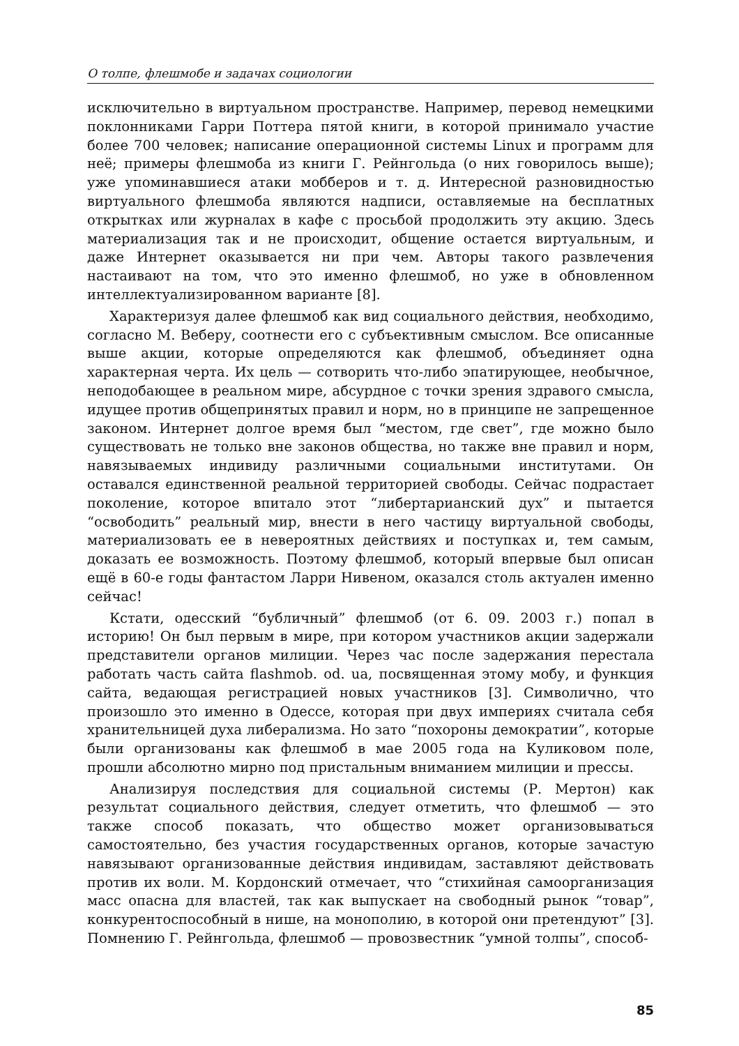О толпе, флешмобе и задачах социологии
исключительно в виртуальном пространстве. Например, перевод немецкими поклонниками Гарри Поттера пятой книги, в которой принимало участие более 700 человек; написание операционной системы Linux и программ для неё; примеры флешмоба из книги Г. Рейнгольда (о них говорилось выше); уже упоминавшиеся атаки мобберов и т. д. Интересной разновидностью виртуального флешмоба являются надписи, оставляемые на бесплатных открытках или журналах в кафе с просьбой продолжить эту акцию. Здесь материализация так и не происходит, общение остается виртуальным, и даже Интернет оказывается ни при чем. Авторы такого развлечения настаивают на том, что это именно флешмоб, но уже в обновленном интеллектуализированном варианте [8].
Характеризуя далее флешмоб как вид социального действия, необходимо, согласно М. Веберу, соотнести его с субъективным смыслом. Все описанные выше акции, которые определяются как флешмоб, объединяет одна характерная черта. Их цель — сотворить что-либо эпатирующее, необычное, неподобающее в реальном мире, абсурдное с точки зрения здравого смысла, идущее против общепринятых правил и норм, но в принципе не запрещенное законом. Интернет долгое время был “местом, где свет”, где можно было существовать не только вне законов общества, но также вне правил и норм, навязываемых индивиду различными социальными институтами. Он оставался единственной реальной территорией свободы. Сейчас подрастает поколение, которое впитало этот “либертарианский дух” и пытается “освободить” реальный мир, внести в него частицу виртуальной свободы, материализовать ее в невероятных действиях и поступках и, тем самым, доказать ее возможность. Поэтому флешмоб, который впервые был описан ещё в 60-е годы фантастом Ларри Нивеном, оказался столь актуален именно сейчас!
Кстати, одесский “бубличный” флешмоб (от 6. 09. 2003 г.) попал в историю! Он был первым в мире, при котором участников акции задержали представители органов милиции. Через час после задержания перестала работать часть сайта flashmob. od. ua, посвященная этому мобу, и функция сайта, ведающая регистрацией новых участников [3]. Символично, что произошло это именно в Одессе, которая при двух империях считала себя хранительницей духа либерализма. Но зато “похороны демократии”, которые были организованы как флешмоб в мае 2005 года на Куликовом поле, прошли абсолютно мирно под пристальным вниманием милиции и прессы.
Анализируя последствия для социальной системы (Р. Мертон) как результат социального действия, следует отметить, что флешмоб — это также способ показать, что общество может организовываться самостоятельно, без участия государственных органов, которые зачастую навязывают организованные действия индивидам, заставляют действовать против их воли. М. Кордонский отмечает, что “стихийная самоорганизация масс опасна для властей, так как выпускает на свободный рынок “товар”, конкурентоспособный в нише, на монополию, в которой они претендуют” [3]. Помнению Г. Рейнгольда, флешмоб — провозвестник “умной толпы”, способ-
85